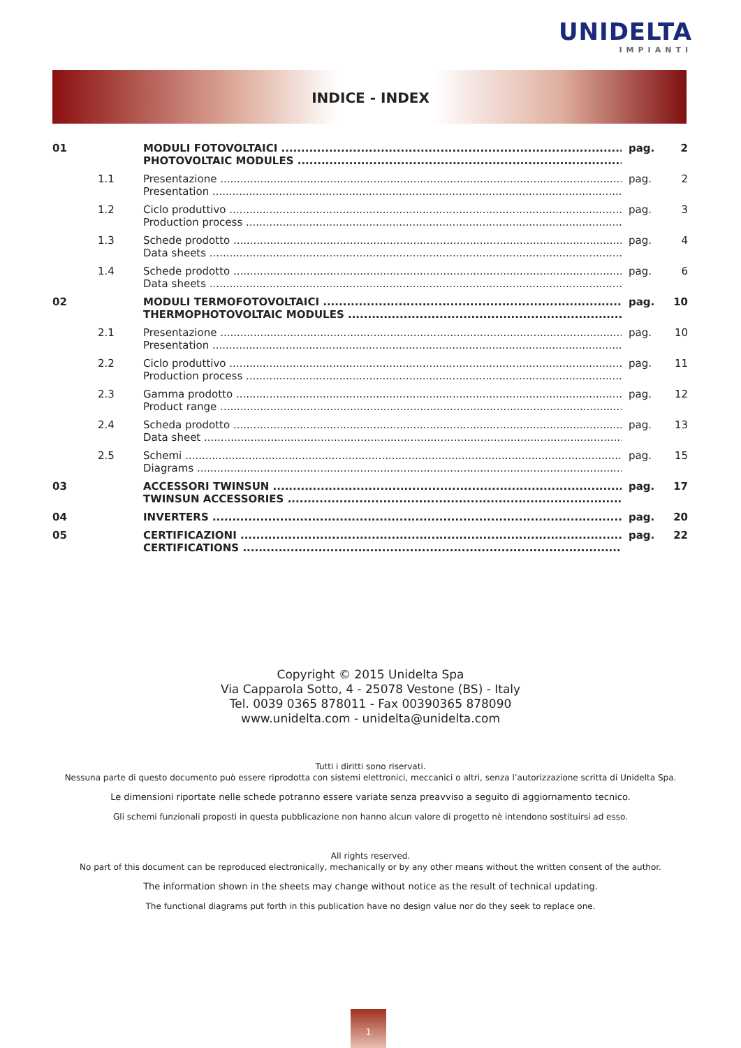UNIDELTA
IMPIANTI
INDICE - INDEX
01 MODULI FOTOVOLTAICI
PHOTOVOLTAIC MODULES
pag. 2
1.1 Presentazione
Presentation
pag. 2
1.2 Ciclo produttivo
Production process
pag. 3
1.3 Schede prodotto
Data sheets
pag. 4
1.4 Schede prodotto
Data sheets
pag. 6
02 MODULI TERMOFOTOVOLTAICI
THERMOPHOTOVOLTAIC MODULES
pag. 10
2.1 Presentazione
Presentation
pag. 10
2.2 Ciclo produttivo
Production process
pag. 11
2.3 Gamma prodotto
Product range
pag. 12
2.4 Scheda prodotto
Data sheet
pag. 13
2.5 Schemi
Diagrams
pag. 15
03 ACCESSORI TWINSUN
TWINSUN ACCESSORIES
pag. 17
04 INVERTERS pag. 20
05 CERTIFICAZIONI
CERTIFICATIONS
pag. 22
Copyright © 2015 Unidelta Spa
Via Capparola Sotto, 4 - 25078 Vestone (BS) - Italy
Tel. 0039 0365 878011 - Fax 00390365 878090
www.unidelta.com - unidelta@unidelta.com
Tutti i diritti sono riservati.
Nessuna parte di questo documento può essere riprodotta con sistemi elettronici, meccanici o altri, senza l’autorizzazione scritta di Unidelta Spa.
Le dimensioni riportate nelle schede potranno essere variate senza preavviso a seguito di aggiornamento tecnico.
Gli schemi funzionali proposti in questa pubblicazione non hanno alcun valore di progetto nè intendono sostituirsi ad esso.
All rights reserved.
No part of this document can be reproduced electronically, mechanically or by any other means without the written consent of the author.
The information shown in the sheets may change without notice as the result of technical updating.
The functional diagrams put forth in this publication have no design value nor do they seek to replace one.
1